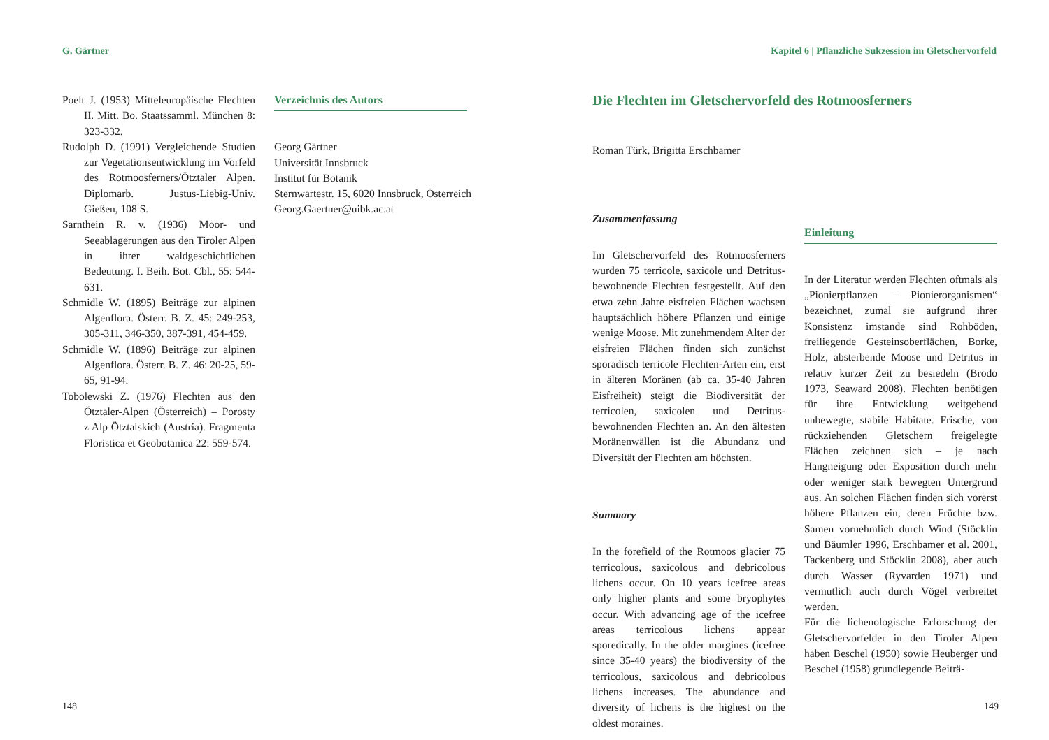G. Gärtner
Poelt J. (1953) Mitteleuropäische Flechten II. Mitt. Bo. Staatssamml. München 8: 323-332.
Rudolph D. (1991) Vergleichende Studien zur Vegetationsentwicklung im Vorfeld des Rotmoosferners/Ötztaler Alpen. Diplomarb. Justus-Liebig-Univ. Gießen, 108 S.
Sarnthein R. v. (1936) Moor- und Seeablagerungen aus den Tiroler Alpen in ihrer waldgeschichtlichen Bedeutung. I. Beih. Bot. Cbl., 55: 544-631.
Schmidle W. (1895) Beiträge zur alpinen Algenflora. Österr. B. Z. 45: 249-253, 305-311, 346-350, 387-391, 454-459.
Schmidle W. (1896) Beiträge zur alpinen Algenflora. Österr. B. Z. 46: 20-25, 59-65, 91-94.
Tobolewski Z. (1976) Flechten aus den Ötztaler-Alpen (Österreich) – Porosty z Alp Ötztalskich (Austria). Fragmenta Floristica et Geobotanica 22: 559-574.
Verzeichnis des Autors
Georg Gärtner
Universität Innsbruck
Institut für Botanik
Sternwartestr. 15, 6020 Innsbruck, Österreich
Georg.Gaertner@uibk.ac.at
148
Kapitel 6 | Pflanzliche Sukzession im Gletschervorfeld
Die Flechten im Gletschervorfeld des Rotmoosferners
Roman Türk, Brigitta Erschbamer
Zusammenfassung
Im Gletschervorfeld des Rotmoosferners wurden 75 terricole, saxicole und Detritus-bewohnende Flechten festgestellt. Auf den etwa zehn Jahre eisfreien Flächen wachsen hauptsächlich höhere Pflanzen und einige wenige Moose. Mit zunehmendem Alter der eisfreien Flächen finden sich zunächst sporadisch terricole Flechten-Arten ein, erst in älteren Moränen (ab ca. 35-40 Jahren Eisfreiheit) steigt die Biodiversität der terricolen, saxicolen und Detritus-bewohnenden Flechten an. An den ältesten Moränenwällen ist die Abundanz und Diversität der Flechten am höchsten.
Summary
In the forefield of the Rotmoos glacier 75 terricolous, saxicolous and debricolous lichens occur. On 10 years icefree areas only higher plants and some bryophytes occur. With advancing age of the icefree areas terricolous lichens appear sporedically. In the older margines (icefree since 35-40 years) the biodiversity of the terricolous, saxicolous and debricolous lichens increases. The abundance and diversity of lichens is the highest on the oldest moraines.
Einleitung
In der Literatur werden Flechten oftmals als „Pionierpflanzen – Pionierorganismen“ bezeichnet, zumal sie aufgrund ihrer Konsistenz imstande sind Rohböden, freiliegende Gesteinsoberflächen, Borke, Holz, absterbende Moose und Detritus in relativ kurzer Zeit zu besiedeln (Brodo 1973, Seaward 2008). Flechten benötigen für ihre Entwicklung weitgehend unbewegte, stabile Habitate. Frische, von rückziehenden Gletschern freigelegte Flächen zeichnen sich – je nach Hangneigung oder Exposition durch mehr oder weniger stark bewegten Untergrund aus. An solchen Flächen finden sich vorerst höhere Pflanzen ein, deren Früchte bzw. Samen vornehmlich durch Wind (Stöcklin und Bäumler 1996, Erschbamer et al. 2001, Tackenberg und Stöcklin 2008), aber auch durch Wasser (Ryvarden 1971) und vermutlich auch durch Vögel verbreitet werden.
Für die lichenologische Erforschung der Gletschervorfelder in den Tiroler Alpen haben Beschel (1950) sowie Heuberger und Beschel (1958) grundlegende Beiträ-
149